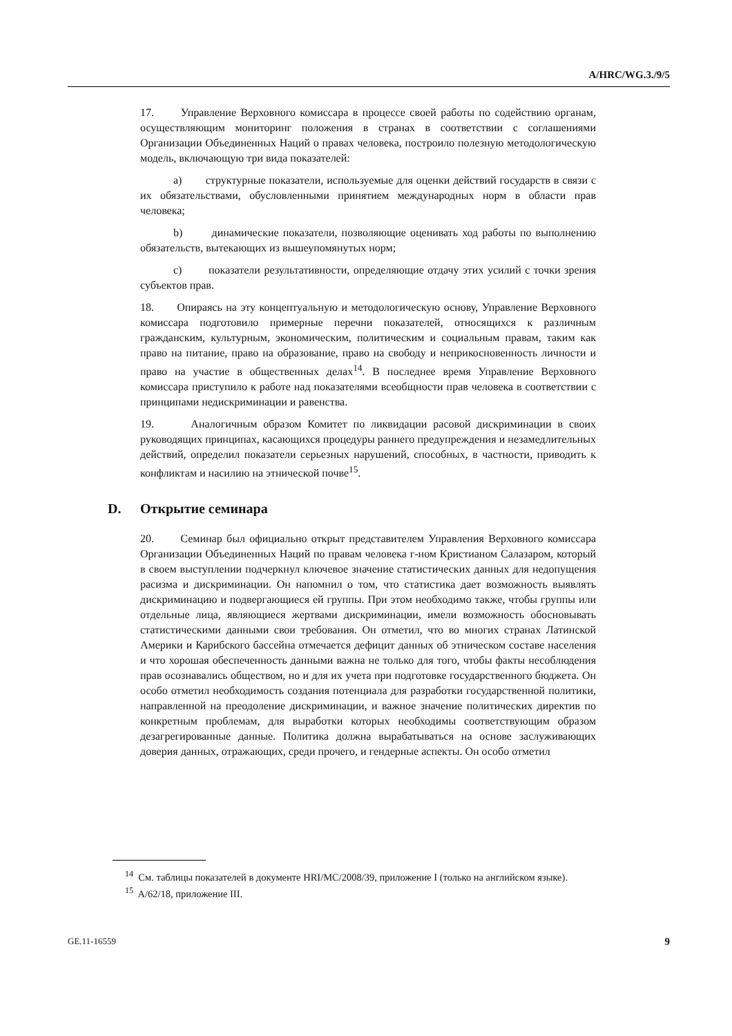A/HRC/WG.3./9/5
17. Управление Верховного комиссара в процессе своей работы по содейст­вию органам, осуществляющим мониторинг положения в странах в соответст­вии с соглашениями Организации Объединенных Наций о правах человека, по­строило полезную методологическую модель, включающую три вида показате­лей:
a) структурные показатели, используемые для оценки действий госу­дарств в связи с их обязательствами, обусловленными принятием международ­ных норм в области прав человека;
b) динамические показатели, позволяющие оценивать ход работы по выполнению обязательств, вытекающих из вышеупомянутых норм;
c) показатели результативности, определяющие отдачу этих усилий с точки зрения субъектов прав.
18. Опираясь на эту концептуальную и методологическую основу, Управле­ние Верховного комиссара подготовило примерные перечни показателей, отно­сящихся к различным гражданским, культурным, экономическим, политиче­ским и социальным правам, таким как право на питание, право на образование, право на свободу и неприкосновенность личности и право на участие в общест­венных делах<sup>14</sup>. В последнее время Управление Верховного комиссара присту­пило к работе над показателями всеобщности прав человека в соответствии с принципами недискриминации и равенства.
19. Аналогичным образом Комитет по ликвидации расовой дискриминации в своих руководящих принципах, касающихся процедуры раннего предупрежде­ния и незамедлительных действий, определил показатели серьезных наруше­ний, способных, в частности, приводить к конфликтам и насилию на этниче­ской почве<sup>15</sup>.
D. Открытие семинара
20. Семинар был официально открыт представителем Управления Верховно­го комиссара Организации Объединенных Наций по правам человека г-ном Кристианом Салазаром, который в своем выступлении подчеркнул клю­чевое значение статистических данных для недопущения расизма и дискрими­нации. Он напомнил о том, что статистика дает возможность выявлять дискри­минацию и подвергающиеся ей группы. При этом необходимо также, чтобы группы или отдельные лица, являющиеся жертвами дискриминации, имели возможность обосновывать статистическими данными свои требования. Он от­метил, что во многих странах Латинской Америки и Карибского бассейна отме­чается дефицит данных об этническом составе населения и что хорошая обес­печенность данными важна не только для того, чтобы факты несоблюдения прав осознавались обществом, но и для их учета при подготовке государствен­ного бюджета. Он особо отметил необходимость создания потенциала для раз­работки государственной политики, направленной на преодоление дискримина­ции, и важное значение политических директив по конкретным проблемам, для выработки которых необходимы соответствующим образом дезагрегированные данные. Политика должна вырабатываться на основе заслуживающих доверия данных, отражающих, среди прочего, и гендерные аспекты. Он особо отметил
<sup>14</sup> См. таблицы показателей в документе HRI/MC/2008/39, приложение I (только на английском языке).
<sup>15</sup> A/62/18, приложение III.
GE.11-16559 9